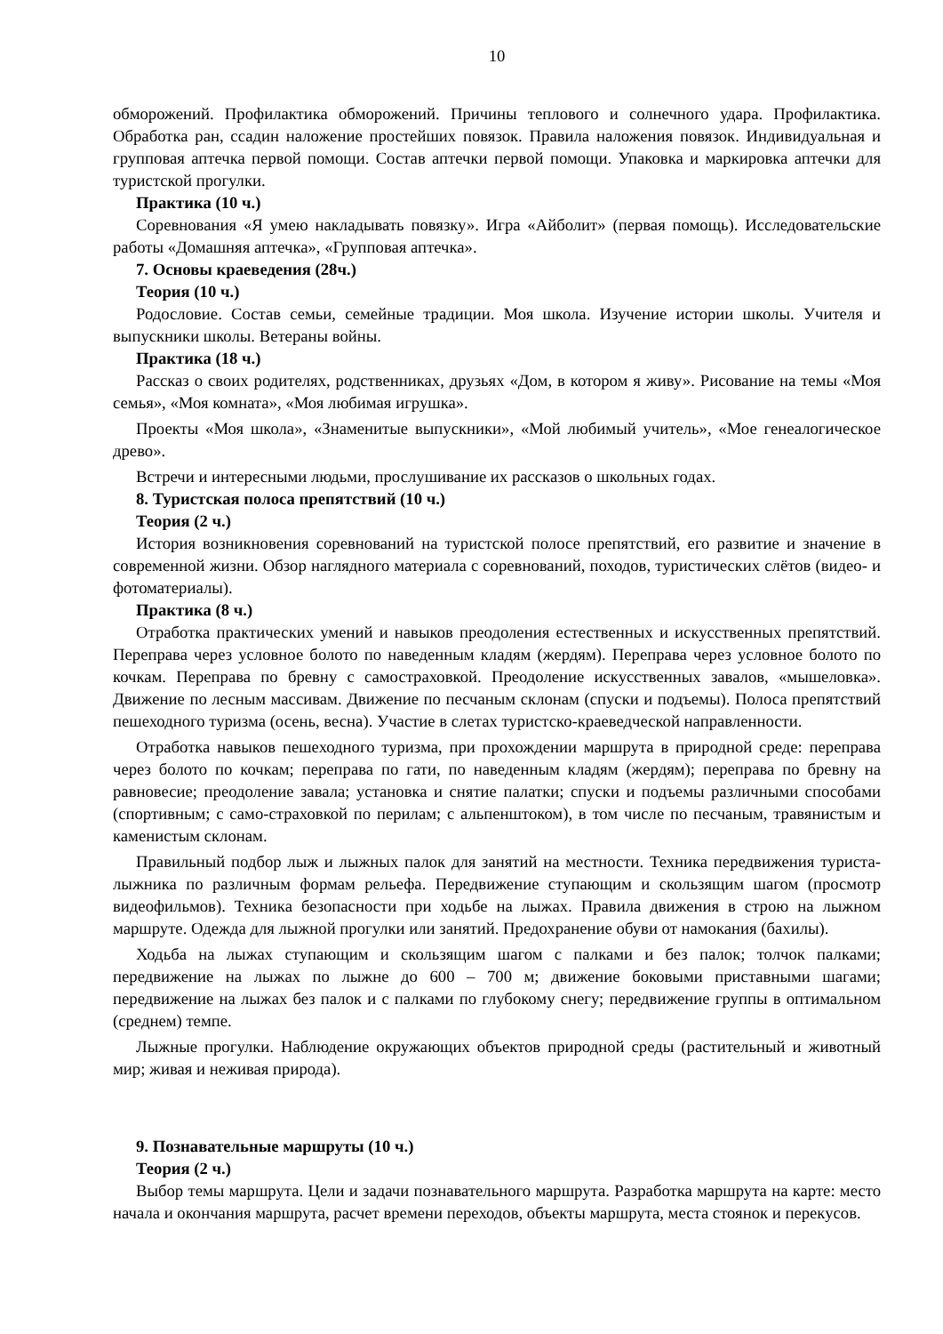10
обморожений. Профилактика обморожений. Причины теплового и солнечного удара. Профилактика. Обработка ран, ссадин наложение простейших повязок. Правила наложения повязок. Индивидуальная и групповая аптечка первой помощи. Состав аптечки первой помощи. Упаковка и маркировка аптечки для туристской прогулки.
Практика (10 ч.)
Соревнования «Я умею накладывать повязку». Игра «Айболит» (первая помощь). Исследовательские работы «Домашняя аптечка», «Групповая аптечка».
7. Основы краеведения (28ч.)
Теория (10 ч.)
Родословие. Состав семьи, семейные традиции. Моя школа. Изучение истории школы. Учителя и выпускники школы. Ветераны войны.
Практика (18 ч.)
Рассказ о своих родителях, родственниках, друзьях «Дом, в котором я живу». Рисование на темы «Моя семья», «Моя комната», «Моя любимая игрушка».
Проекты «Моя школа», «Знаменитые выпускники», «Мой любимый учитель», «Мое генеалогическое древо».
Встречи и интересными людьми, прослушивание их рассказов о школьных годах.
8. Туристская полоса препятствий (10 ч.)
Теория (2 ч.)
История возникновения соревнований на туристской полосе препятствий, его развитие и значение в современной жизни. Обзор наглядного материала с соревнований, походов, туристических слётов (видео- и фотоматериалы).
Практика (8 ч.)
Отработка практических умений и навыков преодоления естественных и искусственных препятствий. Переправа через условное болото по наведенным кладям (жердям). Переправа через условное болото по кочкам. Переправа по бревну с самостраховкой. Преодоление искусственных завалов, «мышеловка». Движение по лесным массивам. Движение по песчаным склонам (спуски и подъемы). Полоса препятствий пешеходного туризма (осень, весна). Участие в слетах туристско-краеведческой направленности.
Отработка навыков пешеходного туризма, при прохождении маршрута в природной среде: переправа через болото по кочкам; переправа по гати, по наведенным кладям (жердям); переправа по бревну на равновесие; преодоление завала; установка и снятие палатки; спуски и подъемы различными способами (спортивным; с само-страховкой по перилам; с альпенштоком), в том числе по песчаным, травянистым и каменистым склонам.
Правильный подбор лыж и лыжных палок для занятий на местности. Техника передвижения туриста-лыжника по различным формам рельефа. Передвижение ступающим и скользящим шагом (просмотр видеофильмов). Техника безопасности при ходьбе на лыжах. Правила движения в строю на лыжном маршруте. Одежда для лыжной прогулки или занятий. Предохранение обуви от намокания (бахилы).
Ходьба на лыжах ступающим и скользящим шагом с палками и без палок; толчок палками; передвижение на лыжах по лыжне до 600 – 700 м; движение боковыми приставными шагами; передвижение на лыжах без палок и с палками по глубокому снегу; передвижение группы в оптимальном (среднем) темпе.
Лыжные прогулки. Наблюдение окружающих объектов природной среды (растительный и животный мир; живая и неживая природа).
9. Познавательные маршруты (10 ч.)
Теория (2 ч.)
Выбор темы маршрута. Цели и задачи познавательного маршрута. Разработка маршрута на карте: место начала и окончания маршрута, расчет времени переходов, объекты маршрута, места стоянок и перекусов.